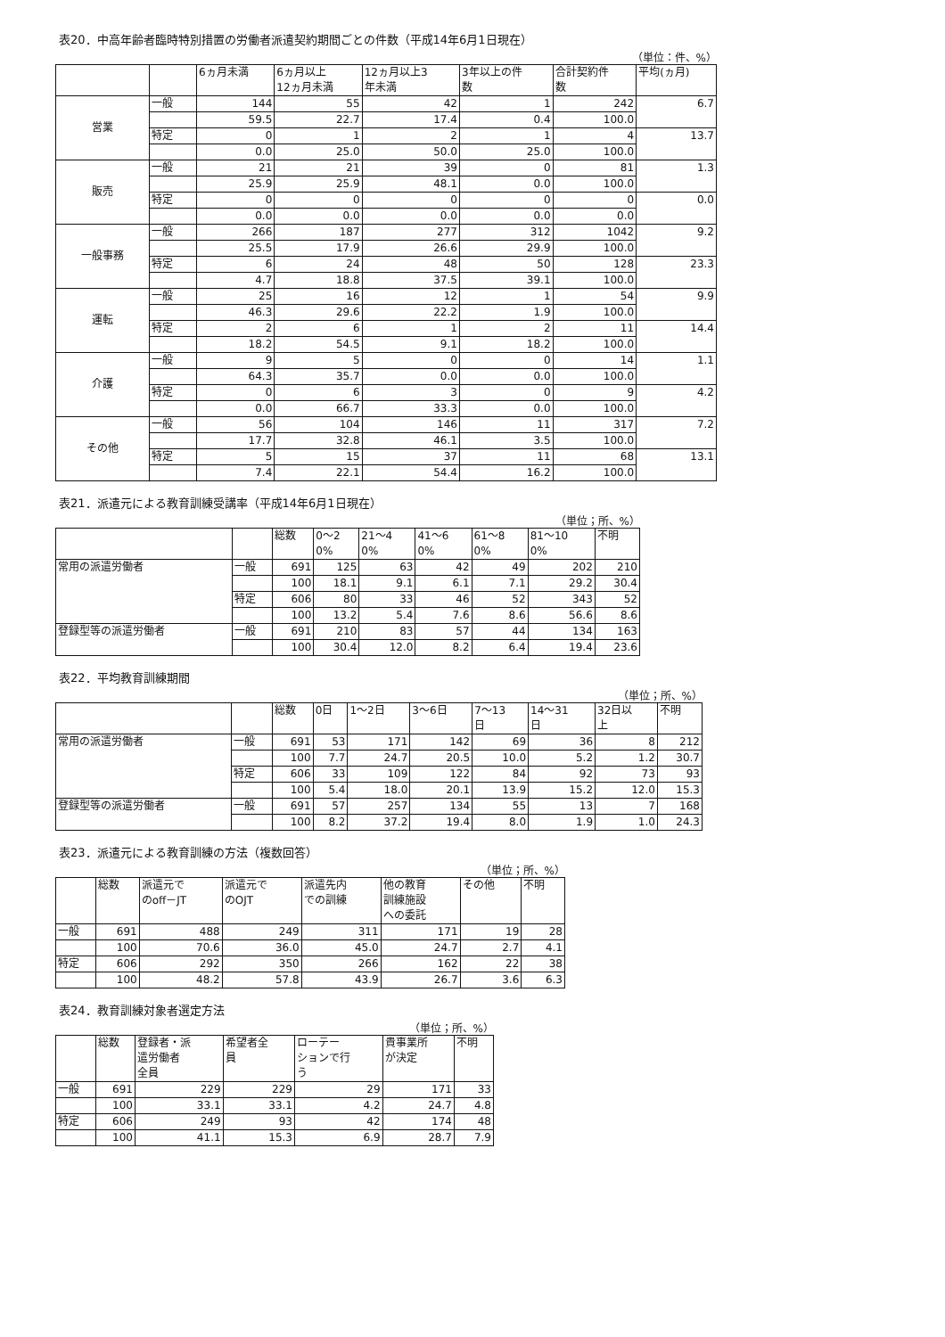表20．中高年齢者臨時特別措置の労働者派遣契約期間ごとの件数（平成14年6月1日現在）
（単位：件、%）
| | | 6ヵ月未満 | 6ヵ月以上 12ヵ月未満 | 12ヵ月以上3 年未満 | 3年以上の件 数 | 合計契約件 数 | 平均(ヵ月) |
| --- | --- | --- | --- | --- | --- | --- | --- |
| 営業 | 一般 | 144 | 55 | 42 | 1 | 242 | 6.7 |
| | | 59.5 | 22.7 | 17.4 | 0.4 | 100.0 | |
| | 特定 | 0 | 1 | 2 | 1 | 4 | 13.7 |
| | | 0.0 | 25.0 | 50.0 | 25.0 | 100.0 | |
| 販売 | 一般 | 21 | 21 | 39 | 0 | 81 | 1.3 |
| | | 25.9 | 25.9 | 48.1 | 0.0 | 100.0 | |
| | 特定 | 0 | 0 | 0 | 0 | 0 | 0.0 |
| | | 0.0 | 0.0 | 0.0 | 0.0 | 0.0 | |
| 一般事務 | 一般 | 266 | 187 | 277 | 312 | 1042 | 9.2 |
| | | 25.5 | 17.9 | 26.6 | 29.9 | 100.0 | |
| | 特定 | 6 | 24 | 48 | 50 | 128 | 23.3 |
| | | 4.7 | 18.8 | 37.5 | 39.1 | 100.0 | |
| 運転 | 一般 | 25 | 16 | 12 | 1 | 54 | 9.9 |
| | | 46.3 | 29.6 | 22.2 | 1.9 | 100.0 | |
| | 特定 | 2 | 6 | 1 | 2 | 11 | 14.4 |
| | | 18.2 | 54.5 | 9.1 | 18.2 | 100.0 | |
| 介護 | 一般 | 9 | 5 | 0 | 0 | 14 | 1.1 |
| | | 64.3 | 35.7 | 0.0 | 0.0 | 100.0 | |
| | 特定 | 0 | 6 | 3 | 0 | 9 | 4.2 |
| | | 0.0 | 66.7 | 33.3 | 0.0 | 100.0 | |
| その他 | 一般 | 56 | 104 | 146 | 11 | 317 | 7.2 |
| | | 17.7 | 32.8 | 46.1 | 3.5 | 100.0 | |
| | 特定 | 5 | 15 | 37 | 11 | 68 | 13.1 |
| | | 7.4 | 22.1 | 54.4 | 16.2 | 100.0 | |
表21．派遣元による教育訓練受講率（平成14年6月1日現在）
（単位；所、%）
| | | 総数 | 0～2 0% | 21～4 0% | 41～6 0% | 61～8 0% | 81～10 0% | 不明 |
| --- | --- | --- | --- | --- | --- | --- | --- | --- |
| 常用の派遣労働者 | 一般 | 691 | 125 | 63 | 42 | 49 | 202 | 210 |
| | | 100 | 18.1 | 9.1 | 6.1 | 7.1 | 29.2 | 30.4 |
| | 特定 | 606 | 80 | 33 | 46 | 52 | 343 | 52 |
| | | 100 | 13.2 | 5.4 | 7.6 | 8.6 | 56.6 | 8.6 |
| 登録型等の派遣労働者 | 一般 | 691 | 210 | 83 | 57 | 44 | 134 | 163 |
| | | 100 | 30.4 | 12.0 | 8.2 | 6.4 | 19.4 | 23.6 |
表22．平均教育訓練期間
（単位；所、%）
| | | 総数 | 0日 | 1～2日 | 3～6日 | 7～13 日 | 14～31 日 | 32日以 上 | 不明 |
| --- | --- | --- | --- | --- | --- | --- | --- | --- | --- |
| 常用の派遣労働者 | 一般 | 691 | 53 | 171 | 142 | 69 | 36 | 8 | 212 |
| | | 100 | 7.7 | 24.7 | 20.5 | 10.0 | 5.2 | 1.2 | 30.7 |
| | 特定 | 606 | 33 | 109 | 122 | 84 | 92 | 73 | 93 |
| | | 100 | 5.4 | 18.0 | 20.1 | 13.9 | 15.2 | 12.0 | 15.3 |
| 登録型等の派遣労働者 | 一般 | 691 | 57 | 257 | 134 | 55 | 13 | 7 | 168 |
| | | 100 | 8.2 | 37.2 | 19.4 | 8.0 | 1.9 | 1.0 | 24.3 |
表23．派遣元による教育訓練の方法（複数回答）
（単位；所、%）
| | 総数 | 派遣元で のoff－JT | 派遣元で のOJT | 派遣先内 での訓練 | 他の教育 訓練施設 への委託 | その他 | 不明 |
| --- | --- | --- | --- | --- | --- | --- | --- |
| 一般 | 691 | 488 | 249 | 311 | 171 | 19 | 28 |
| | 100 | 70.6 | 36.0 | 45.0 | 24.7 | 2.7 | 4.1 |
| 特定 | 606 | 292 | 350 | 266 | 162 | 22 | 38 |
| | 100 | 48.2 | 57.8 | 43.9 | 26.7 | 3.6 | 6.3 |
表24．教育訓練対象者選定方法
（単位；所、%）
| | 総数 | 登録者・派 遣労働者 全員 | 希望者全 員 | ローテー ションで行 う | 貴事業所 が決定 | 不明 |
| --- | --- | --- | --- | --- | --- | --- |
| 一般 | 691 | 229 | 229 | 29 | 171 | 33 |
| | 100 | 33.1 | 33.1 | 4.2 | 24.7 | 4.8 |
| 特定 | 606 | 249 | 93 | 42 | 174 | 48 |
| | 100 | 41.1 | 15.3 | 6.9 | 28.7 | 7.9 |